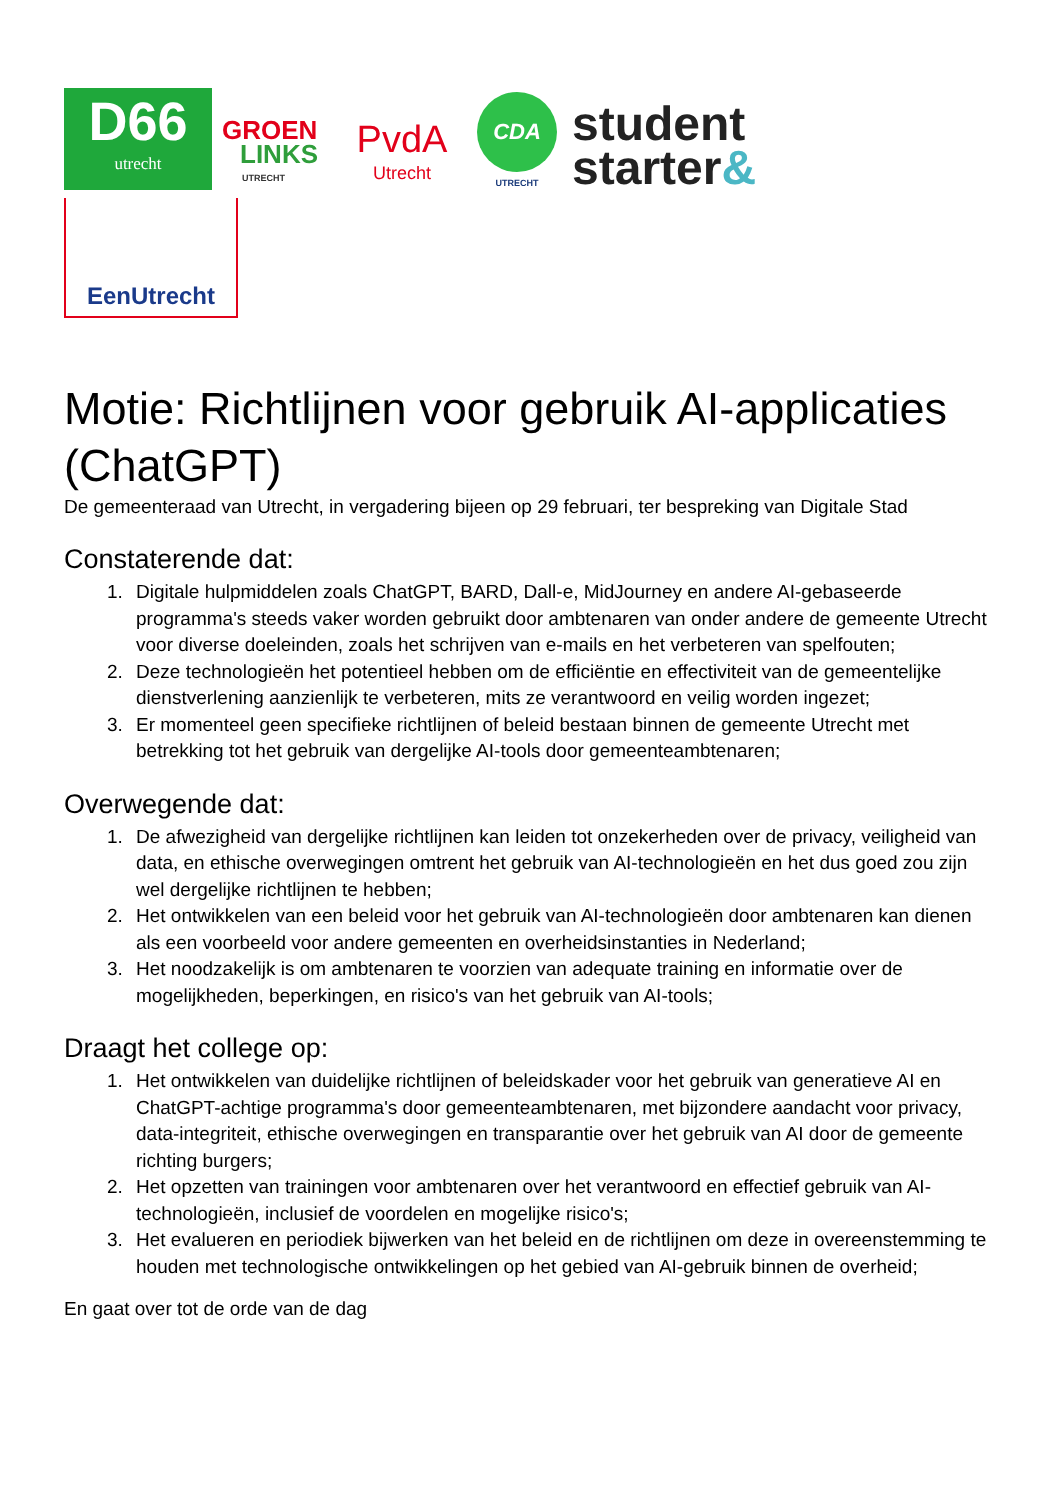D66
utrecht
GROEN
LINKS
UTRECHT
PvdA
Utrecht
CDA
UTRECHT
student
starter&
EenUtrecht
Motie: Richtlijnen voor gebruik AI-applicaties (ChatGPT)
De gemeenteraad van Utrecht, in vergadering bijeen op 29 februari, ter bespreking van Digitale Stad
Constaterende dat:
1. Digitale hulpmiddelen zoals ChatGPT, BARD, Dall-e, MidJourney en andere AI-gebaseerde programma's steeds vaker worden gebruikt door ambtenaren van onder andere de gemeente Utrecht voor diverse doeleinden, zoals het schrijven van e-mails en het verbeteren van spelfouten;
2. Deze technologieën het potentieel hebben om de efficiëntie en effectiviteit van de gemeentelijke dienstverlening aanzienlijk te verbeteren, mits ze verantwoord en veilig worden ingezet;
3. Er momenteel geen specifieke richtlijnen of beleid bestaan binnen de gemeente Utrecht met betrekking tot het gebruik van dergelijke AI-tools door gemeenteambtenaren;
Overwegende dat:
1. De afwezigheid van dergelijke richtlijnen kan leiden tot onzekerheden over de privacy, veiligheid van data, en ethische overwegingen omtrent het gebruik van AI-technologieën en het dus goed zou zijn wel dergelijke richtlijnen te hebben;
2. Het ontwikkelen van een beleid voor het gebruik van AI-technologieën door ambtenaren kan dienen als een voorbeeld voor andere gemeenten en overheidsinstanties in Nederland;
3. Het noodzakelijk is om ambtenaren te voorzien van adequate training en informatie over de mogelijkheden, beperkingen, en risico's van het gebruik van AI-tools;
Draagt het college op:
1. Het ontwikkelen van duidelijke richtlijnen of beleidskader voor het gebruik van generatieve AI en ChatGPT-achtige programma's door gemeenteambtenaren, met bijzondere aandacht voor privacy, data-integriteit, ethische overwegingen en transparantie over het gebruik van AI door de gemeente richting burgers;
2. Het opzetten van trainingen voor ambtenaren over het verantwoord en effectief gebruik van AI-technologieën, inclusief de voordelen en mogelijke risico's;
3. Het evalueren en periodiek bijwerken van het beleid en de richtlijnen om deze in overeenstemming te houden met technologische ontwikkelingen op het gebied van AI-gebruik binnen de overheid;
En gaat over tot de orde van de dag